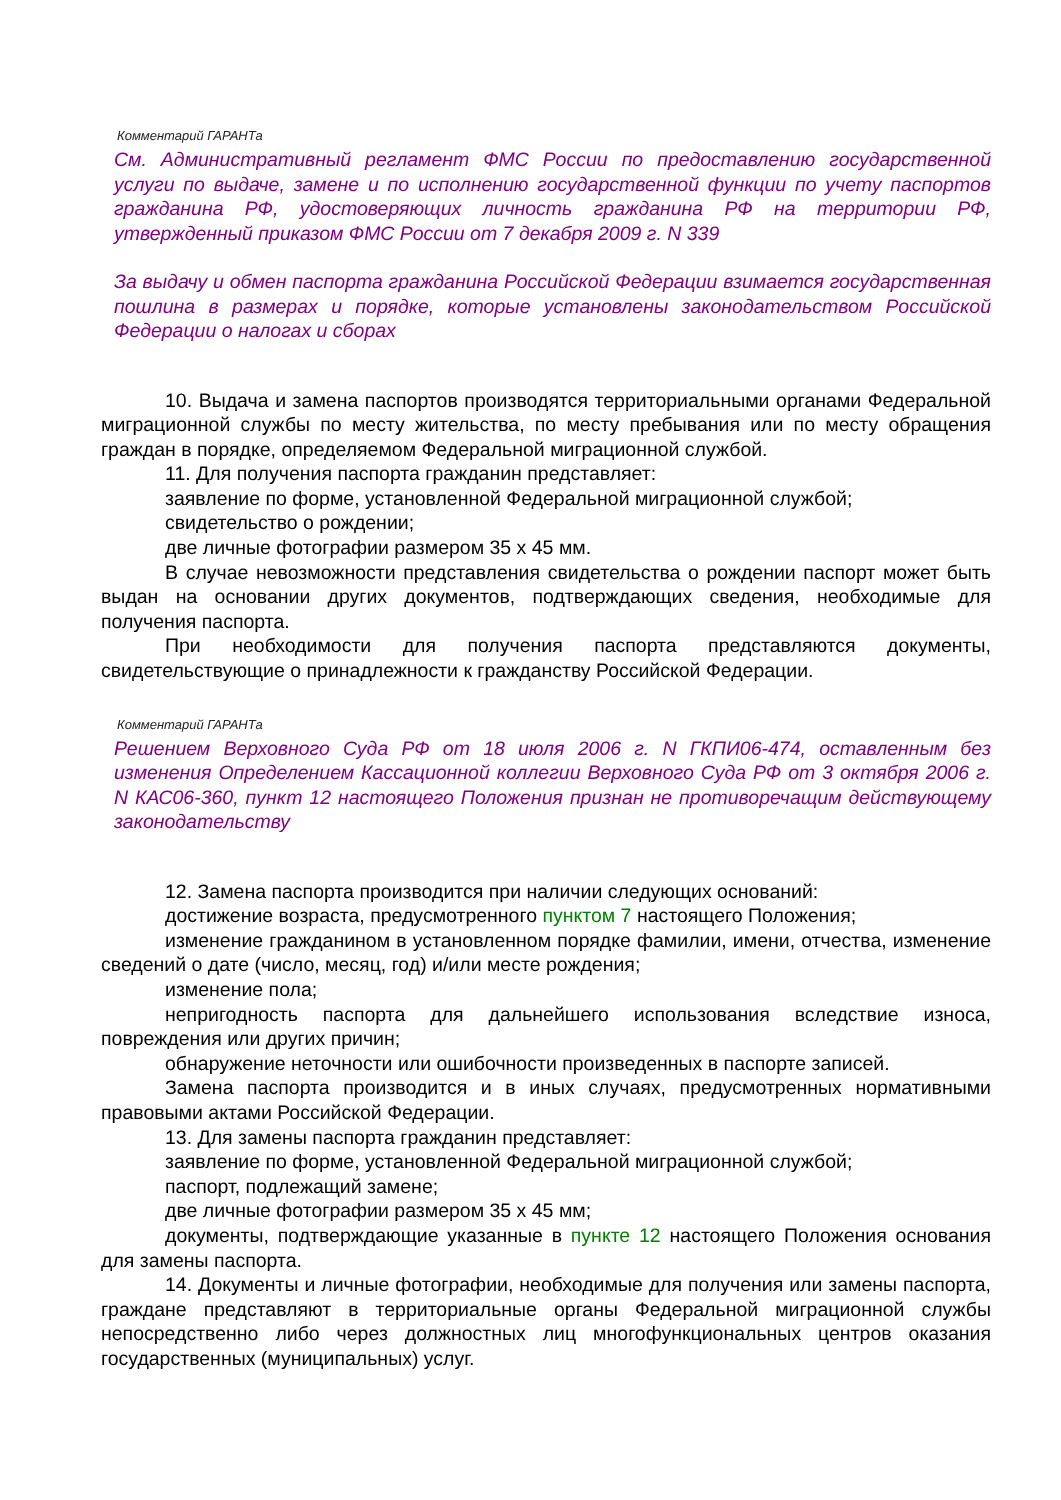Комментарий ГАРАНТа
См. Административный регламент ФМС России по предоставлению государственной услуги по выдаче, замене и по исполнению государственной функции по учету паспортов гражданина РФ, удостоверяющих личность гражданина РФ на территории РФ, утвержденный приказом ФМС России от 7 декабря 2009 г. N 339
За выдачу и обмен паспорта гражданина Российской Федерации взимается государственная пошлина в размерах и порядке, которые установлены законодательством Российской Федерации о налогах и сборах
10. Выдача и замена паспортов производятся территориальными органами Федеральной миграционной службы по месту жительства, по месту пребывания или по месту обращения граждан в порядке, определяемом Федеральной миграционной службой.
11. Для получения паспорта гражданин представляет:
заявление по форме, установленной Федеральной миграционной службой;
свидетельство о рождении;
две личные фотографии размером 35 x 45 мм.
В случае невозможности представления свидетельства о рождении паспорт может быть выдан на основании других документов, подтверждающих сведения, необходимые для получения паспорта.
При необходимости для получения паспорта представляются документы, свидетельствующие о принадлежности к гражданству Российской Федерации.
Комментарий ГАРАНТа
Решением Верховного Суда РФ от 18 июля 2006 г. N ГКПИ06-474, оставленным без изменения Определением Кассационной коллегии Верховного Суда РФ от 3 октября 2006 г. N КАС06-360, пункт 12 настоящего Положения признан не противоречащим действующему законодательству
12. Замена паспорта производится при наличии следующих оснований:
достижение возраста, предусмотренного пунктом 7 настоящего Положения;
изменение гражданином в установленном порядке фамилии, имени, отчества, изменение сведений о дате (число, месяц, год) и/или месте рождения;
изменение пола;
непригодность паспорта для дальнейшего использования вследствие износа, повреждения или других причин;
обнаружение неточности или ошибочности произведенных в паспорте записей.
Замена паспорта производится и в иных случаях, предусмотренных нормативными правовыми актами Российской Федерации.
13. Для замены паспорта гражданин представляет:
заявление по форме, установленной Федеральной миграционной службой;
паспорт, подлежащий замене;
две личные фотографии размером 35 x 45 мм;
документы, подтверждающие указанные в пункте 12 настоящего Положения основания для замены паспорта.
14. Документы и личные фотографии, необходимые для получения или замены паспорта, граждане представляют в территориальные органы Федеральной миграционной службы непосредственно либо через должностных лиц многофункциональных центров оказания государственных (муниципальных) услуг.